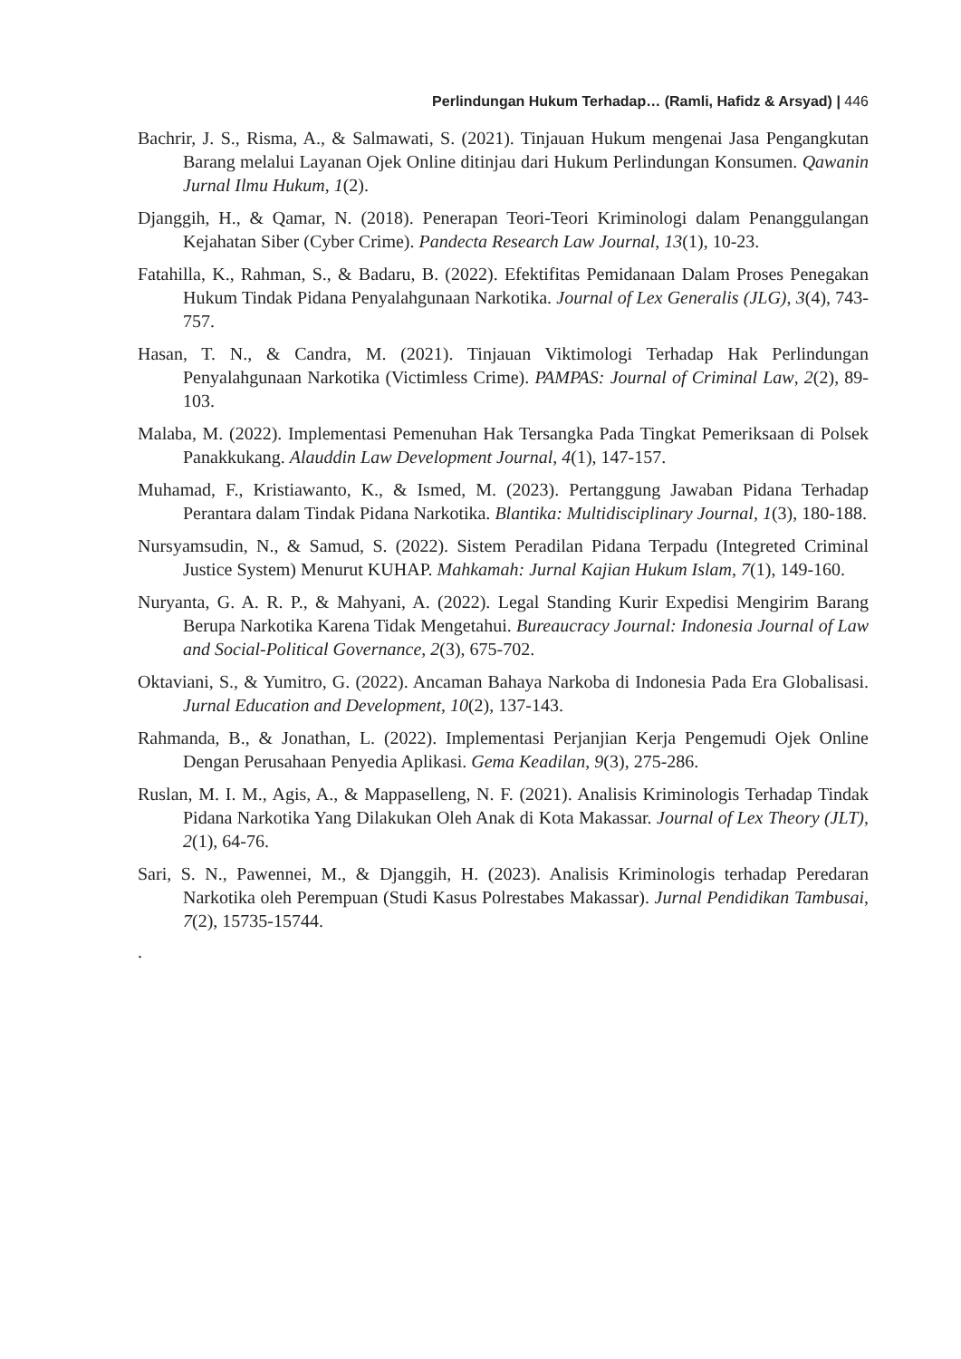Perlindungan Hukum Terhadap… (Ramli, Hafidz & Arsyad) | 446
Bachrir, J. S., Risma, A., & Salmawati, S. (2021). Tinjauan Hukum mengenai Jasa Pengangkutan Barang melalui Layanan Ojek Online ditinjau dari Hukum Perlindungan Konsumen. Qawanin Jurnal Ilmu Hukum, 1(2).
Djanggih, H., & Qamar, N. (2018). Penerapan Teori-Teori Kriminologi dalam Penanggulangan Kejahatan Siber (Cyber Crime). Pandecta Research Law Journal, 13(1), 10-23.
Fatahilla, K., Rahman, S., & Badaru, B. (2022). Efektifitas Pemidanaan Dalam Proses Penegakan Hukum Tindak Pidana Penyalahgunaan Narkotika. Journal of Lex Generalis (JLG), 3(4), 743-757.
Hasan, T. N., & Candra, M. (2021). Tinjauan Viktimologi Terhadap Hak Perlindungan Penyalahgunaan Narkotika (Victimless Crime). PAMPAS: Journal of Criminal Law, 2(2), 89-103.
Malaba, M. (2022). Implementasi Pemenuhan Hak Tersangka Pada Tingkat Pemeriksaan di Polsek Panakkukang. Alauddin Law Development Journal, 4(1), 147-157.
Muhamad, F., Kristiawanto, K., & Ismed, M. (2023). Pertanggung Jawaban Pidana Terhadap Perantara dalam Tindak Pidana Narkotika. Blantika: Multidisciplinary Journal, 1(3), 180-188.
Nursyamsudin, N., & Samud, S. (2022). Sistem Peradilan Pidana Terpadu (Integreted Criminal Justice System) Menurut KUHAP. Mahkamah: Jurnal Kajian Hukum Islam, 7(1), 149-160.
Nuryanta, G. A. R. P., & Mahyani, A. (2022). Legal Standing Kurir Expedisi Mengirim Barang Berupa Narkotika Karena Tidak Mengetahui. Bureaucracy Journal: Indonesia Journal of Law and Social-Political Governance, 2(3), 675-702.
Oktaviani, S., & Yumitro, G. (2022). Ancaman Bahaya Narkoba di Indonesia Pada Era Globalisasi. Jurnal Education and Development, 10(2), 137-143.
Rahmanda, B., & Jonathan, L. (2022). Implementasi Perjanjian Kerja Pengemudi Ojek Online Dengan Perusahaan Penyedia Aplikasi. Gema Keadilan, 9(3), 275-286.
Ruslan, M. I. M., Agis, A., & Mappaselleng, N. F. (2021). Analisis Kriminologis Terhadap Tindak Pidana Narkotika Yang Dilakukan Oleh Anak di Kota Makassar. Journal of Lex Theory (JLT), 2(1), 64-76.
Sari, S. N., Pawennei, M., & Djanggih, H. (2023). Analisis Kriminologis terhadap Peredaran Narkotika oleh Perempuan (Studi Kasus Polrestabes Makassar). Jurnal Pendidikan Tambusai, 7(2), 15735-15744.
.